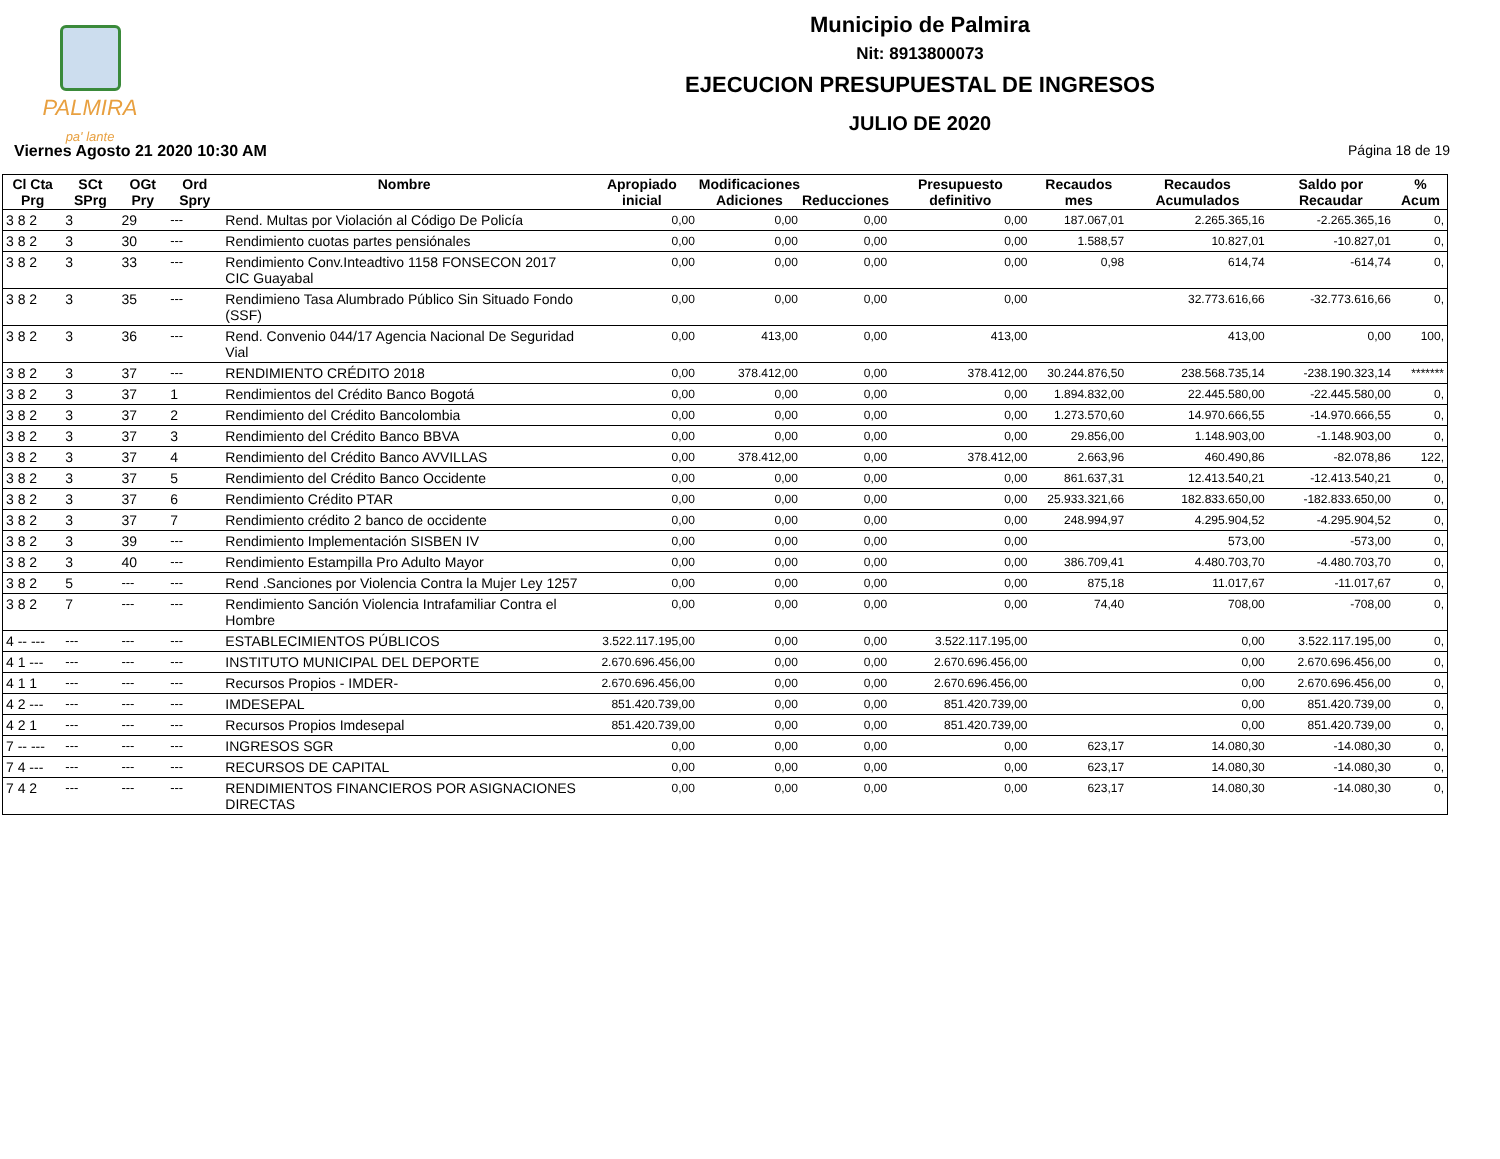PALMIRA
pa' lante
Municipio de Palmira
Nit: 8913800073
EJECUCION PRESUPUESTAL DE INGRESOS
JULIO DE 2020
Viernes Agosto 21 2020 10:30 AM Página 18 de 19
| Cl Cta Prg | SCt SPrg | OGt Pry | Ord Spry | Nombre | Apropiado inicial | Modificaciones Adiciones | Reducciones | Presupuesto definitivo | Recaudos mes | Recaudos Acumulados | Saldo por Recaudar | % Acum |
| --- | --- | --- | --- | --- | --- | --- | --- | --- | --- | --- | --- | --- |
| 3 8 2 | 3 | 29 | --- | Rend. Multas por Violación al Código De Policía | 0,00 | 0,00 | 0,00 | 0,00 | 187.067,01 | 2.265.365,16 | -2.265.365,16 | 0, |
| 3 8 2 | 3 | 30 | --- | Rendimiento cuotas partes pensiónales | 0,00 | 0,00 | 0,00 | 0,00 | 1.588,57 | 10.827,01 | -10.827,01 | 0, |
| 3 8 2 | 3 | 33 | --- | Rendimiento Conv.Inteadtivo 1158 FONSECON 2017 CIC Guayabal | 0,00 | 0,00 | 0,00 | 0,00 | 0,98 | 614,74 | -614,74 | 0, |
| 3 8 2 | 3 | 35 | --- | Rendimieno Tasa Alumbrado Público Sin Situado Fondo (SSF) | 0,00 | 0,00 | 0,00 | 0,00 | | 32.773.616,66 | -32.773.616,66 | 0, |
| 3 8 2 | 3 | 36 | --- | Rend. Convenio 044/17 Agencia Nacional De Seguridad Vial | 0,00 | 413,00 | 0,00 | 413,00 | | 413,00 | 0,00 | 100, |
| 3 8 2 | 3 | 37 | --- | RENDIMIENTO CRÉDITO 2018 | 0,00 | 378.412,00 | 0,00 | 378.412,00 | 30.244.876,50 | 238.568.735,14 | -238.190.323,14 | ******* |
| 3 8 2 | 3 | 37 | 1 | Rendimientos del Crédito Banco Bogotá | 0,00 | 0,00 | 0,00 | 0,00 | 1.894.832,00 | 22.445.580,00 | -22.445.580,00 | 0, |
| 3 8 2 | 3 | 37 | 2 | Rendimiento del Crédito Bancolombia | 0,00 | 0,00 | 0,00 | 0,00 | 1.273.570,60 | 14.970.666,55 | -14.970.666,55 | 0, |
| 3 8 2 | 3 | 37 | 3 | Rendimiento del Crédito Banco BBVA | 0,00 | 0,00 | 0,00 | 0,00 | 29.856,00 | 1.148.903,00 | -1.148.903,00 | 0, |
| 3 8 2 | 3 | 37 | 4 | Rendimiento del Crédito Banco AVVILLAS | 0,00 | 378.412,00 | 0,00 | 378.412,00 | 2.663,96 | 460.490,86 | -82.078,86 | 122, |
| 3 8 2 | 3 | 37 | 5 | Rendimiento del Crédito Banco Occidente | 0,00 | 0,00 | 0,00 | 0,00 | 861.637,31 | 12.413.540,21 | -12.413.540,21 | 0, |
| 3 8 2 | 3 | 37 | 6 | Rendimiento Crédito PTAR | 0,00 | 0,00 | 0,00 | 0,00 | 25.933.321,66 | 182.833.650,00 | -182.833.650,00 | 0, |
| 3 8 2 | 3 | 37 | 7 | Rendimiento crédito 2 banco de occidente | 0,00 | 0,00 | 0,00 | 0,00 | 248.994,97 | 4.295.904,52 | -4.295.904,52 | 0, |
| 3 8 2 | 3 | 39 | --- | Rendimiento Implementación SISBEN IV | 0,00 | 0,00 | 0,00 | 0,00 | | 573,00 | -573,00 | 0, |
| 3 8 2 | 3 | 40 | --- | Rendimiento Estampilla Pro Adulto Mayor | 0,00 | 0,00 | 0,00 | 0,00 | 386.709,41 | 4.480.703,70 | -4.480.703,70 | 0, |
| 3 8 2 | 5 | --- | --- | Rend .Sanciones por Violencia Contra la Mujer Ley 1257 | 0,00 | 0,00 | 0,00 | 0,00 | 875,18 | 11.017,67 | -11.017,67 | 0, |
| 3 8 2 | 7 | --- | --- | Rendimiento Sanción Violencia Intrafamiliar Contra el Hombre | 0,00 | 0,00 | 0,00 | 0,00 | 74,40 | 708,00 | -708,00 | 0, |
| 4 -- --- | --- | --- | --- | ESTABLECIMIENTOS PÚBLICOS | 3.522.117.195,00 | 0,00 | 0,00 | 3.522.117.195,00 | | 0,00 | 3.522.117.195,00 | 0, |
| 4 1 --- | --- | --- | --- | INSTITUTO MUNICIPAL DEL DEPORTE | 2.670.696.456,00 | 0,00 | 0,00 | 2.670.696.456,00 | | 0,00 | 2.670.696.456,00 | 0, |
| 4 1 1 | --- | --- | --- | Recursos Propios - IMDER- | 2.670.696.456,00 | 0,00 | 0,00 | 2.670.696.456,00 | | 0,00 | 2.670.696.456,00 | 0, |
| 4 2 --- | --- | --- | --- | IMDESEPAL | 851.420.739,00 | 0,00 | 0,00 | 851.420.739,00 | | 0,00 | 851.420.739,00 | 0, |
| 4 2 1 | --- | --- | --- | Recursos Propios Imdesepal | 851.420.739,00 | 0,00 | 0,00 | 851.420.739,00 | | 0,00 | 851.420.739,00 | 0, |
| 7 -- --- | --- | --- | --- | INGRESOS SGR | 0,00 | 0,00 | 0,00 | 0,00 | 623,17 | 14.080,30 | -14.080,30 | 0, |
| 7 4 --- | --- | --- | --- | RECURSOS DE CAPITAL | 0,00 | 0,00 | 0,00 | 0,00 | 623,17 | 14.080,30 | -14.080,30 | 0, |
| 7 4 2 | --- | --- | --- | RENDIMIENTOS FINANCIEROS POR ASIGNACIONES DIRECTAS | 0,00 | 0,00 | 0,00 | 0,00 | 623,17 | 14.080,30 | -14.080,30 | 0, |